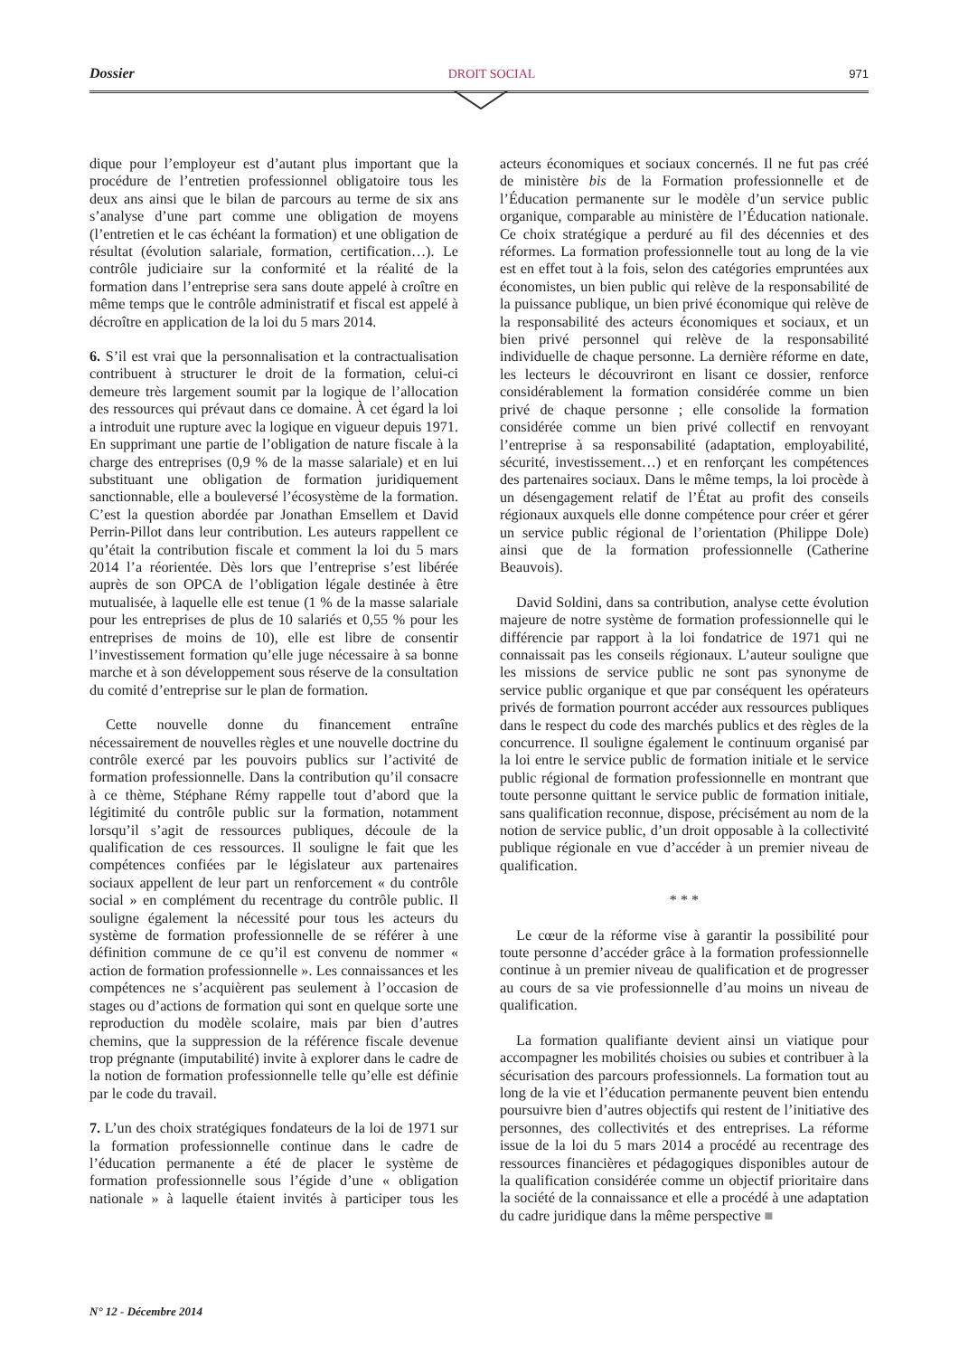Dossier DROIT SOCIAL 971
dique pour l’employeur est d’autant plus important que la procédure de l’entretien professionnel obligatoire tous les deux ans ainsi que le bilan de parcours au terme de six ans s’analyse d’une part comme une obligation de moyens (l’entretien et le cas échéant la formation) et une obligation de résultat (évolution salariale, formation, certification…). Le contrôle judiciaire sur la conformité et la réalité de la formation dans l’entreprise sera sans doute appelé à croître en même temps que le contrôle administratif et fiscal est appelé à décroître en application de la loi du 5 mars 2014.
6. S’il est vrai que la personnalisation et la contractualisation contribuent à structurer le droit de la formation, celui-ci demeure très largement soumit par la logique de l’allocation des ressources qui prévaut dans ce domaine. À cet égard la loi a introduit une rupture avec la logique en vigueur depuis 1971. En supprimant une partie de l’obligation de nature fiscale à la charge des entreprises (0,9 % de la masse salariale) et en lui substituant une obligation de formation juridiquement sanctionnable, elle a bouleversé l’écosystème de la formation. C’est la question abordée par Jonathan Emsellem et David Perrin-Pillot dans leur contribution. Les auteurs rappellent ce qu’était la contribution fiscale et comment la loi du 5 mars 2014 l’a réorientée. Dès lors que l’entreprise s’est libérée auprès de son OPCA de l’obligation légale destinée à être mutualisée, à laquelle elle est tenue (1 % de la masse salariale pour les entreprises de plus de 10 salariés et 0,55 % pour les entreprises de moins de 10), elle est libre de consentir l’investissement formation qu’elle juge nécessaire à sa bonne marche et à son développement sous réserve de la consultation du comité d’entreprise sur le plan de formation.
Cette nouvelle donne du financement entraîne nécessairement de nouvelles règles et une nouvelle doctrine du contrôle exercé par les pouvoirs publics sur l’activité de formation professionnelle. Dans la contribution qu’il consacre à ce thème, Stéphane Rémy rappelle tout d’abord que la légitimité du contrôle public sur la formation, notamment lorsqu’il s’agit de ressources publiques, découle de la qualification de ces ressources. Il souligne le fait que les compétences confiées par le législateur aux partenaires sociaux appellent de leur part un renforcement « du contrôle social » en complément du recentrage du contrôle public. Il souligne également la nécessité pour tous les acteurs du système de formation professionnelle de se référer à une définition commune de ce qu’il est convenu de nommer « action de formation professionnelle ». Les connaissances et les compétences ne s’acquièrent pas seulement à l’occasion de stages ou d’actions de formation qui sont en quelque sorte une reproduction du modèle scolaire, mais par bien d’autres chemins, que la suppression de la référence fiscale devenue trop prégnante (imputabilité) invite à explorer dans le cadre de la notion de formation professionnelle telle qu’elle est définie par le code du travail.
7. L’un des choix stratégiques fondateurs de la loi de 1971 sur la formation professionnelle continue dans le cadre de l’éducation permanente a été de placer le système de formation professionnelle sous l’égide d’une « obligation nationale » à laquelle étaient invités à participer tous les acteurs économiques et sociaux concernés. Il ne fut pas créé de ministère bis de la Formation professionnelle et de l’Éducation permanente sur le modèle d’un service public organique, comparable au ministère de l’Éducation nationale. Ce choix stratégique a perduré au fil des décennies et des réformes. La formation professionnelle tout au long de la vie est en effet tout à la fois, selon des catégories empruntées aux économistes, un bien public qui relève de la responsabilité de la puissance publique, un bien privé économique qui relève de la responsabilité des acteurs économiques et sociaux, et un bien privé personnel qui relève de la responsabilité individuelle de chaque personne. La dernière réforme en date, les lecteurs le découvriront en lisant ce dossier, renforce considérablement la formation considérée comme un bien privé de chaque personne ; elle consolide la formation considérée comme un bien privé collectif en renvoyant l’entreprise à sa responsabilité (adaptation, employabilité, sécurité, investissement…) et en renforçant les compétences des partenaires sociaux. Dans le même temps, la loi procède à un désengagement relatif de l’État au profit des conseils régionaux auxquels elle donne compétence pour créer et gérer un service public régional de l’orientation (Philippe Dole) ainsi que de la formation professionnelle (Catherine Beauvois).
David Soldini, dans sa contribution, analyse cette évolution majeure de notre système de formation professionnelle qui le différencie par rapport à la loi fondatrice de 1971 qui ne connaissait pas les conseils régionaux. L’auteur souligne que les missions de service public ne sont pas synonyme de service public organique et que par conséquent les opérateurs privés de formation pourront accéder aux ressources publiques dans le respect du code des marchés publics et des règles de la concurrence. Il souligne également le continuum organisé par la loi entre le service public de formation initiale et le service public régional de formation professionnelle en montrant que toute personne quittant le service public de formation initiale, sans qualification reconnue, dispose, précisément au nom de la notion de service public, d’un droit opposable à la collectivité publique régionale en vue d’accéder à un premier niveau de qualification.
* * *
Le cœur de la réforme vise à garantir la possibilité pour toute personne d’accéder grâce à la formation professionnelle continue à un premier niveau de qualification et de progresser au cours de sa vie professionnelle d’au moins un niveau de qualification.
La formation qualifiante devient ainsi un viatique pour accompagner les mobilités choisies ou subies et contribuer à la sécurisation des parcours professionnels. La formation tout au long de la vie et l’éducation permanente peuvent bien entendu poursuivre bien d’autres objectifs qui restent de l’initiative des personnes, des collectivités et des entreprises. La réforme issue de la loi du 5 mars 2014 a procédé au recentrage des ressources financières et pédagogiques disponibles autour de la qualification considérée comme un objectif prioritaire dans la société de la connaissance et elle a procédé à une adaptation du cadre juridique dans la même perspective ■
N° 12 - Décembre 2014